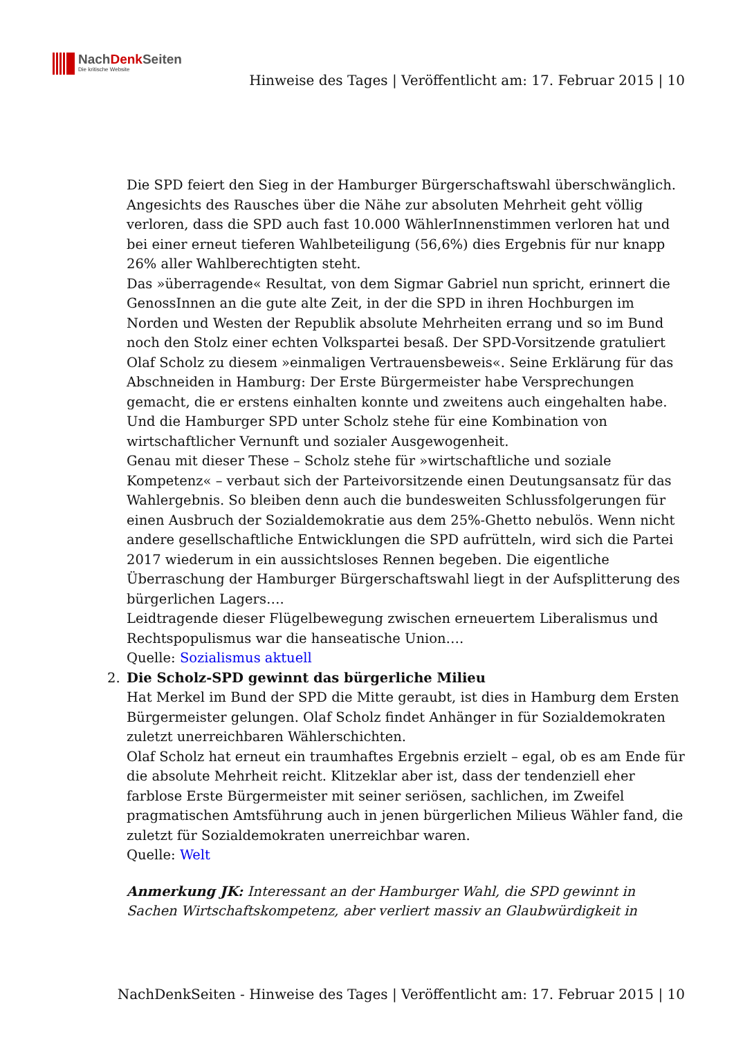NachDenk Seiten
Die kritische Website
Hinweise des Tages | Veröffentlicht am: 17. Februar 2015 | 10
Die SPD feiert den Sieg in der Hamburger Bürgerschaftswahl überschwänglich. Angesichts des Rausches über die Nähe zur absoluten Mehrheit geht völlig verloren, dass die SPD auch fast 10.000 WählerInnenstimmen verloren hat und bei einer erneut tieferen Wahlbeteiligung (56,6%) dies Ergebnis für nur knapp 26% aller Wahlberechtigten steht.
Das »überragende« Resultat, von dem Sigmar Gabriel nun spricht, erinnert die GenossInnen an die gute alte Zeit, in der die SPD in ihren Hochburgen im Norden und Westen der Republik absolute Mehrheiten errang und so im Bund noch den Stolz einer echten Volkspartei besaß. Der SPD-Vorsitzende gratuliert Olaf Scholz zu diesem »einmaligen Vertrauensbeweis«. Seine Erklärung für das Abschneiden in Hamburg: Der Erste Bürgermeister habe Versprechungen gemacht, die er erstens einhalten konnte und zweitens auch eingehalten habe. Und die Hamburger SPD unter Scholz stehe für eine Kombination von wirtschaftlicher Vernunft und sozialer Ausgewogenheit.
Genau mit dieser These – Scholz stehe für »wirtschaftliche und soziale Kompetenz« – verbaut sich der Parteivorsitzende einen Deutungsansatz für das Wahlergebnis. So bleiben denn auch die bundesweiten Schlussfolgerungen für einen Ausbruch der Sozialdemokratie aus dem 25%-Ghetto nebulös. Wenn nicht andere gesellschaftliche Entwicklungen die SPD aufrütteln, wird sich die Partei 2017 wiederum in ein aussichtsloses Rennen begeben. Die eigentliche Überraschung der Hamburger Bürgerschaftswahl liegt in der Aufsplitterung des bürgerlichen Lagers….
Leidtragende dieser Flügelbewegung zwischen erneuertem Liberalismus und Rechtspopulismus war die hanseatische Union….
Quelle: Sozialismus aktuell
2. Die Scholz-SPD gewinnt das bürgerliche Milieu
Hat Merkel im Bund der SPD die Mitte geraubt, ist dies in Hamburg dem Ersten Bürgermeister gelungen. Olaf Scholz findet Anhänger in für Sozialdemokraten zuletzt unerreichbaren Wählerschichten.
Olaf Scholz hat erneut ein traumhaftes Ergebnis erzielt – egal, ob es am Ende für die absolute Mehrheit reicht. Klitzeklar aber ist, dass der tendenziell eher farblose Erste Bürgermeister mit seiner seriösen, sachlichen, im Zweifel pragmatischen Amtsführung auch in jenen bürgerlichen Milieus Wähler fand, die zuletzt für Sozialdemokraten unerreichbar waren.
Quelle: Welt
Anmerkung JK: Interessant an der Hamburger Wahl, die SPD gewinnt in Sachen Wirtschaftskompetenz, aber verliert massiv an Glaubwürdigkeit in
NachDenkSeiten - Hinweise des Tages | Veröffentlicht am: 17. Februar 2015 | 10